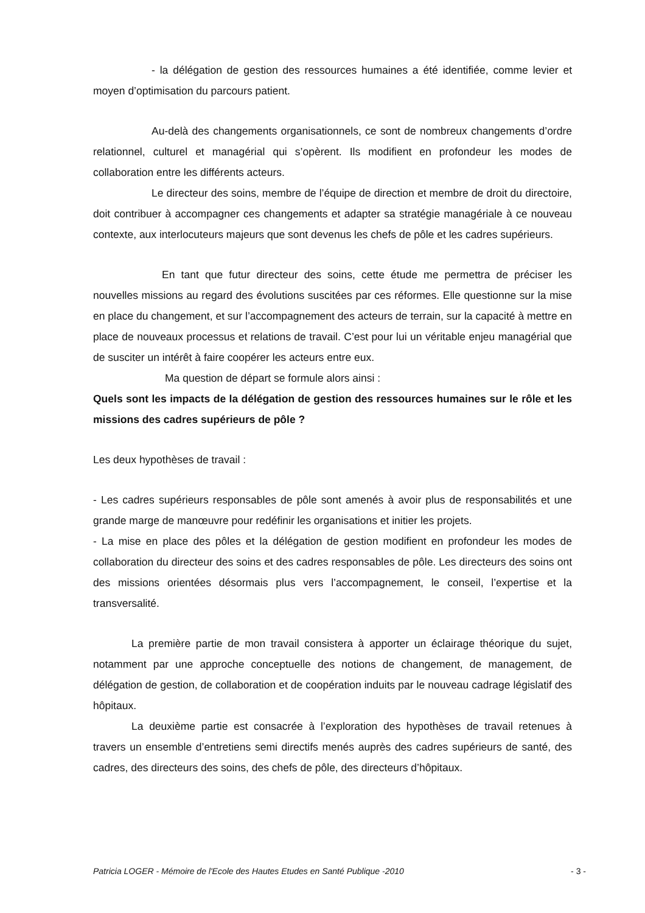- la délégation de gestion des ressources humaines a été identifiée, comme levier et moyen d’optimisation du parcours patient.
Au-delà des changements organisationnels, ce sont de nombreux changements d’ordre relationnel, culturel et managérial qui s’opèrent. Ils modifient en profondeur les modes de collaboration entre les différents acteurs.
Le directeur des soins, membre de l’équipe de direction et membre de droit du directoire, doit contribuer à accompagner ces changements et adapter sa stratégie managériale à ce nouveau contexte, aux interlocuteurs majeurs que sont devenus les chefs de pôle et les cadres supérieurs.
En tant que futur directeur des soins, cette étude me permettra de préciser les nouvelles missions au regard des évolutions suscitées par ces réformes. Elle questionne sur la mise en place du changement, et sur l’accompagnement des acteurs de terrain, sur la capacité à mettre en place de nouveaux processus et relations de travail. C’est pour lui un véritable enjeu managérial que de susciter un intérêt à faire coopérer les acteurs entre eux.
Ma question de départ se formule alors ainsi :
Quels sont les impacts de la délégation de gestion des ressources humaines sur le rôle et les missions des cadres supérieurs de pôle ?
Les deux hypothèses de travail :
- Les cadres supérieurs responsables de pôle sont amenés à avoir plus de responsabilités et une grande marge de manœuvre pour redéfinir les organisations et initier les projets.
- La mise en place des pôles et la délégation de gestion modifient en profondeur les modes de collaboration du directeur des soins et des cadres responsables de pôle. Les directeurs des soins ont des missions orientées désormais plus vers l’accompagnement, le conseil, l’expertise et la transversalité.
La première partie de mon travail consistera à apporter un éclairage théorique du sujet, notamment par une approche conceptuelle des notions de changement, de management, de délégation de gestion, de collaboration et de coopération induits par le nouveau cadrage législatif des hôpitaux.
La deuxième partie est consacrée à l’exploration des hypothèses de travail retenues à travers un ensemble d’entretiens semi directifs menés auprès des cadres supérieurs de santé, des cadres, des directeurs des soins, des chefs de pôle, des directeurs d’hôpitaux.
Patricia LOGER - Mémoire de l'Ecole des Hautes Etudes en Santé Publique -2010 - 3 -